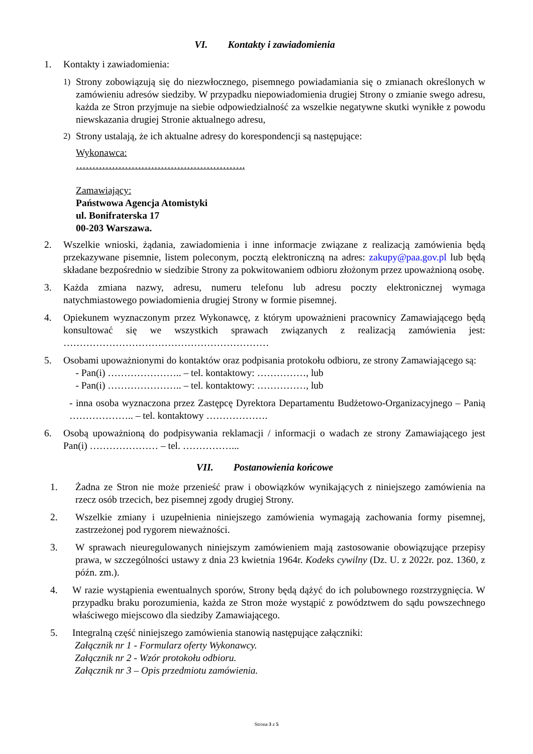VI. Kontakty i zawiadomienia
1. Kontakty i zawiadomienia:
1) Strony zobowiązują się do niezwłocznego, pisemnego powiadamiania się o zmianach określonych w zamówieniu adresów siedziby. W przypadku niepowiadomienia drugiej Strony o zmianie swego adresu, każda ze Stron przyjmuje na siebie odpowiedzialność za wszelkie negatywne skutki wynikłe z powodu niewskazania drugiej Stronie aktualnego adresu,
2) Strony ustalają, że ich aktualne adresy do korespondencji są następujące:
Wykonawca:
…………………………………………….
Zamawiający:
Państwowa Agencja Atomistyki
ul. Bonifraterska 17
00-203 Warszawa.
2. Wszelkie wnioski, żądania, zawiadomienia i inne informacje związane z realizacją zamówienia będą przekazywane pisemnie, listem poleconym, pocztą elektroniczną na adres: zakupy@paa.gov.pl lub będą składane bezpośrednio w siedzibie Strony za pokwitowaniem odbioru złożonym przez upoważnioną osobę.
3. Każda zmiana nazwy, adresu, numeru telefonu lub adresu poczty elektronicznej wymaga natychmiastowego powiadomienia drugiej Strony w formie pisemnej.
4. Opiekunem wyznaczonym przez Wykonawcę, z którym upoważnieni pracownicy Zamawiającego będą konsultować się we wszystkich sprawach związanych z realizacją zamówienia jest: ………………………………………………………
5. Osobami upoważnionymi do kontaktów oraz podpisania protokołu odbioru, ze strony Zamawiającego są:
- Pan(i) ………………….. – tel. kontaktowy: ……………, lub
- Pan(i) ………………….. – tel. kontaktowy: ……………, lub
- inna osoba wyznaczona przez Zastępcę Dyrektora Departamentu Budżetowo-Organizacyjnego – Panią ……………….. – tel. kontaktowy ……………….
6. Osobą upoważnioną do podpisywania reklamacji / informacji o wadach ze strony Zamawiającego jest Pan(i) ………………… – tel. ……………...
VII. Postanowienia końcowe
1. Żadna ze Stron nie może przenieść praw i obowiązków wynikających z niniejszego zamówienia na rzecz osób trzecich, bez pisemnej zgody drugiej Strony.
2. Wszelkie zmiany i uzupełnienia niniejszego zamówienia wymagają zachowania formy pisemnej, zastrzeżonej pod rygorem nieważności.
3. W sprawach nieuregulowanych niniejszym zamówieniem mają zastosowanie obowiązujące przepisy prawa, w szczególności ustawy z dnia 23 kwietnia 1964r. Kodeks cywilny (Dz. U. z 2022r. poz. 1360, z późn. zm.).
4. W razie wystąpienia ewentualnych sporów, Strony będą dążyć do ich polubownego rozstrzygnięcia. W przypadku braku porozumienia, każda ze Stron może wystąpić z powództwem do sądu powszechnego właściwego miejscowo dla siedziby Zamawiającego.
5. Integralną część niniejszego zamówienia stanowią następujące załączniki:
Załącznik nr 1 - Formularz oferty Wykonawcy.
Załącznik nr 2 - Wzór protokołu odbioru.
Załącznik nr 3 – Opis przedmiotu zamówienia.
Strona 3 z 5